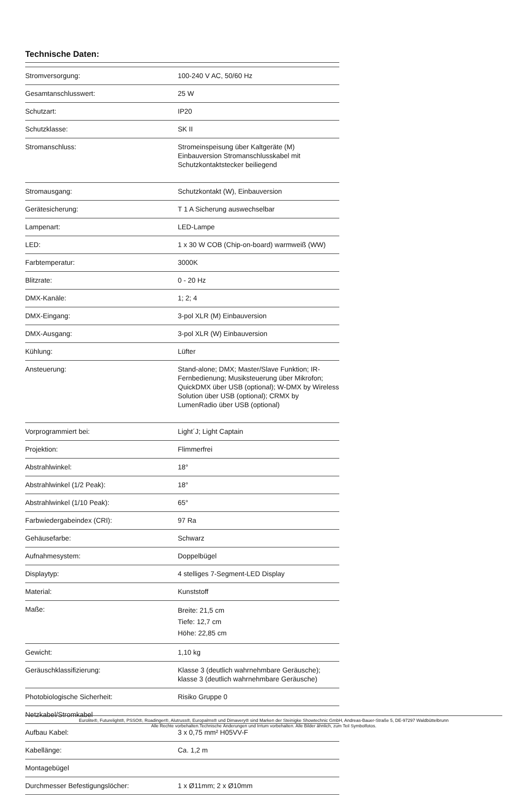Technische Daten:
| Stromversorgung: | 100-240 V AC, 50/60 Hz |
| Gesamtanschlusswert: | 25 W |
| Schutzart: | IP20 |
| Schutzklasse: | SK II |
| Stromanschluss: | Stromeinspeisung über Kaltgeräte (M) Einbauversion Stromanschlusskabel mit Schutzkontaktstecker beiliegend |
| Stromausgang: | Schutzkontakt (W), Einbauversion |
| Gerätesicherung: | T 1 A Sicherung auswechselbar |
| Lampenart: | LED-Lampe |
| LED: | 1 x 30 W COB (Chip-on-board) warmweiß (WW) |
| Farbtemperatur: | 3000K |
| Blitzrate: | 0 - 20 Hz |
| DMX-Kanäle: | 1; 2; 4 |
| DMX-Eingang: | 3-pol XLR (M) Einbauversion |
| DMX-Ausgang: | 3-pol XLR (W) Einbauversion |
| Kühlung: | Lüfter |
| Ansteuerung: | Stand-alone; DMX; Master/Slave Funktion; IR-Fernbedienung; Musiksteuerung über Mikrofon; QuickDMX über USB (optional); W-DMX by Wireless Solution über USB (optional); CRMX by LumenRadio über USB (optional) |
| Vorprogrammiert bei: | Light´J; Light Captain |
| Projektion: | Flimmerfrei |
| Abstrahlwinkel: | 18° |
| Abstrahlwinkel (1/2 Peak): | 18° |
| Abstrahlwinkel (1/10 Peak): | 65° |
| Farbwiedergabeindex (CRI): | 97 Ra |
| Gehäusefarbe: | Schwarz |
| Aufnahmesystem: | Doppelbügel |
| Displaytyp: | 4 stelliges 7-Segment-LED Display |
| Material: | Kunststoff |
| Maße: | Breite: 21,5 cm Tiefe: 12,7 cm Höhe: 22,85 cm |
| Gewicht: | 1,10 kg |
| Geräuschklassifizierung: | Klasse 3 (deutlich wahrnehmbare Geräusche); klasse 3 (deutlich wahrnehmbare Geräusche) |
| Photobiologische Sicherheit: | Risiko Gruppe 0 |
| Netzkabel/Stromkabel | |
| Aufbau Kabel: | 3 x 0,75 mm² H05VV-F |
| Kabellänge: | Ca. 1,2 m |
| Montagebügel | |
| Durchmesser Befestigungslöcher: | 1 x Ø11mm; 2 x Ø10mm |
Eurolite®, Futurelight®, PSSO®, Roadinger®, Alutruss®, Europalms® und Dimavery® sind Marken der Steinigke Showtechnic GmbH, Andreas-Bauer-Straße 5, DE-97297 Waldbüttelbrunn
Alle Rechte vorbehalten.Technische Änderungen und Irrtum vorbehalten. Alle Bilder ähnlich, zum Teil Symbolfotos.